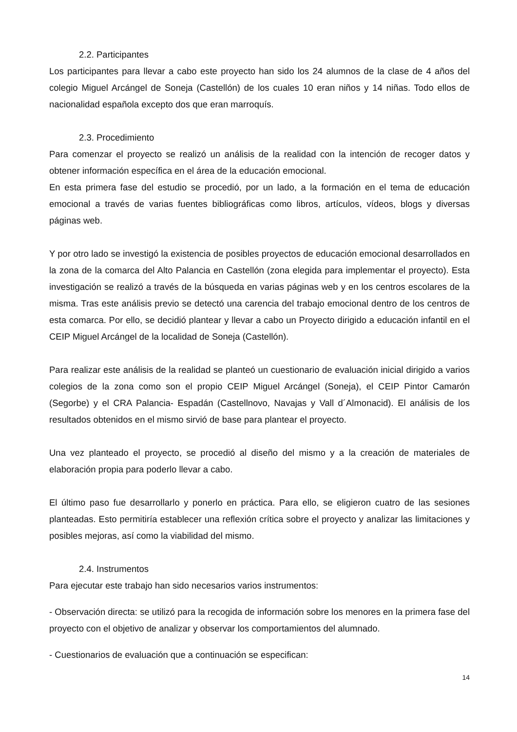2.2. Participantes
Los participantes para llevar a cabo este proyecto han sido los 24 alumnos de la clase de 4 años del colegio Miguel Arcángel de Soneja (Castellón) de los cuales 10 eran niños y 14 niñas. Todo ellos de nacionalidad española excepto dos que eran marroquís.
2.3. Procedimiento
Para comenzar el proyecto se realizó un análisis de la realidad con la intención de recoger datos y obtener información específica en el área de la educación emocional.
En esta primera fase del estudio se procedió, por un lado, a la formación en el tema de educación emocional a través de varias fuentes bibliográficas como libros, artículos, vídeos, blogs y diversas páginas web.
Y por otro lado se investigó la existencia de posibles proyectos de educación emocional desarrollados en la zona de la comarca del Alto Palancia en Castellón (zona elegida para implementar el proyecto). Esta investigación se realizó a través de la búsqueda en varias páginas web y en los centros escolares de la misma. Tras este análisis previo se detectó una carencia del trabajo emocional dentro de los centros de esta comarca. Por ello, se decidió plantear y llevar a cabo un Proyecto dirigido a educación infantil en el CEIP Miguel Arcángel de la localidad de Soneja (Castellón).
Para realizar este análisis de la realidad se planteó un cuestionario de evaluación inicial dirigido a varios colegios de la zona como son el propio CEIP Miguel Arcángel (Soneja), el CEIP Pintor Camarón (Segorbe) y el CRA Palancia- Espadán (Castellnovo, Navajas y Vall d´Almonacid). El análisis de los resultados obtenidos en el mismo sirvió de base para plantear el proyecto.
Una vez planteado el proyecto, se procedió al diseño del mismo y a la creación de materiales de elaboración propia para poderlo llevar a cabo.
El último paso fue desarrollarlo y ponerlo en práctica. Para ello, se eligieron cuatro de las sesiones planteadas. Esto permitiría establecer una reflexión crítica sobre el proyecto y analizar las limitaciones y posibles mejoras, así como la viabilidad del mismo.
2.4. Instrumentos
Para ejecutar este trabajo han sido necesarios varios instrumentos:
- Observación directa: se utilizó para la recogida de información sobre los menores en la primera fase del proyecto con el objetivo de analizar y observar los comportamientos del alumnado.
- Cuestionarios de evaluación que a continuación se especifican:
14